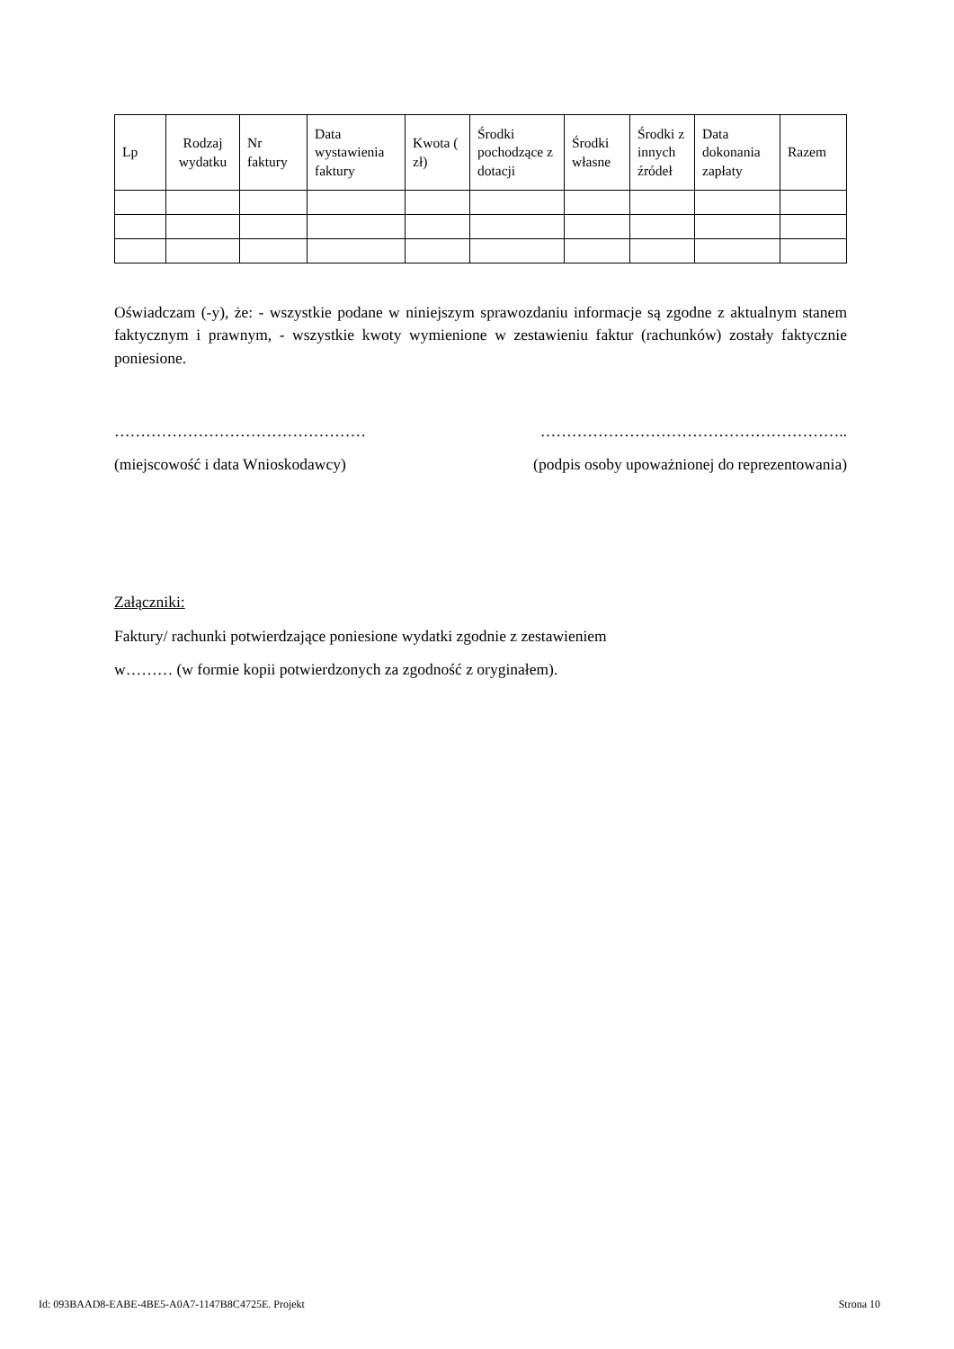| Lp | Rodzaj wydatku | Nr faktury | Data wystawienia faktury | Kwota ( zł) | Środki pochodzące z dotacji | Środki własne | Środki z innych źródeł | Data dokonania zapłaty | Razem |
| --- | --- | --- | --- | --- | --- | --- | --- | --- | --- |
Oświadczam (-y), że: - wszystkie podane w niniejszym sprawozdaniu informacje są zgodne z aktualnym stanem faktycznym i prawnym, - wszystkie kwoty wymienione w zestawieniu faktur (rachunków) zostały faktycznie poniesione.
………………………………………… …………………………………………………..
(miejscowość i data Wnioskodawcy) (podpis osoby upoważnionej do reprezentowania)
Załączniki:
Faktury/ rachunki potwierdzające poniesione wydatki zgodnie z zestawieniem
w……… (w formie kopii potwierdzonych za zgodność z oryginałem).
Id: 093BAAD8-EABE-4BE5-A0A7-1147B8C4725E. Projekt Strona 10